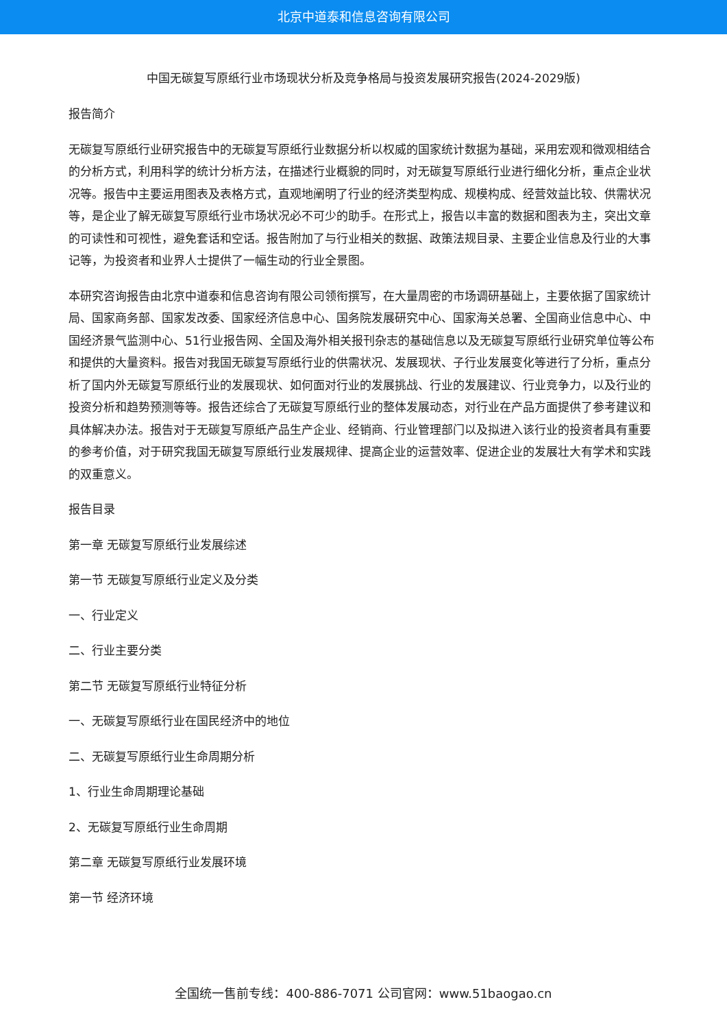北京中道泰和信息咨询有限公司
中国无碳复写原纸行业市场现状分析及竞争格局与投资发展研究报告(2024-2029版)
报告简介
无碳复写原纸行业研究报告中的无碳复写原纸行业数据分析以权威的国家统计数据为基础，采用宏观和微观相结合的分析方式，利用科学的统计分析方法，在描述行业概貌的同时，对无碳复写原纸行业进行细化分析，重点企业状况等。报告中主要运用图表及表格方式，直观地阐明了行业的经济类型构成、规模构成、经营效益比较、供需状况等，是企业了解无碳复写原纸行业市场状况必不可少的助手。在形式上，报告以丰富的数据和图表为主，突出文章的可读性和可视性，避免套话和空话。报告附加了与行业相关的数据、政策法规目录、主要企业信息及行业的大事记等，为投资者和业界人士提供了一幅生动的行业全景图。
本研究咨询报告由北京中道泰和信息咨询有限公司领衔撰写，在大量周密的市场调研基础上，主要依据了国家统计局、国家商务部、国家发改委、国家经济信息中心、国务院发展研究中心、国家海关总署、全国商业信息中心、中国经济景气监测中心、51行业报告网、全国及海外相关报刊杂志的基础信息以及无碳复写原纸行业研究单位等公布和提供的大量资料。报告对我国无碳复写原纸行业的供需状况、发展现状、子行业发展变化等进行了分析，重点分析了国内外无碳复写原纸行业的发展现状、如何面对行业的发展挑战、行业的发展建议、行业竞争力，以及行业的投资分析和趋势预测等等。报告还综合了无碳复写原纸行业的整体发展动态，对行业在产品方面提供了参考建议和具体解决办法。报告对于无碳复写原纸产品生产企业、经销商、行业管理部门以及拟进入该行业的投资者具有重要的参考价值，对于研究我国无碳复写原纸行业发展规律、提高企业的运营效率、促进企业的发展壮大有学术和实践的双重意义。
报告目录
第一章 无碳复写原纸行业发展综述
第一节 无碳复写原纸行业定义及分类
一、行业定义
二、行业主要分类
第二节 无碳复写原纸行业特征分析
一、无碳复写原纸行业在国民经济中的地位
二、无碳复写原纸行业生命周期分析
1、行业生命周期理论基础
2、无碳复写原纸行业生命周期
第二章 无碳复写原纸行业发展环境
第一节 经济环境
全国统一售前专线：400-886-7071 公司官网：www.51baogao.cn